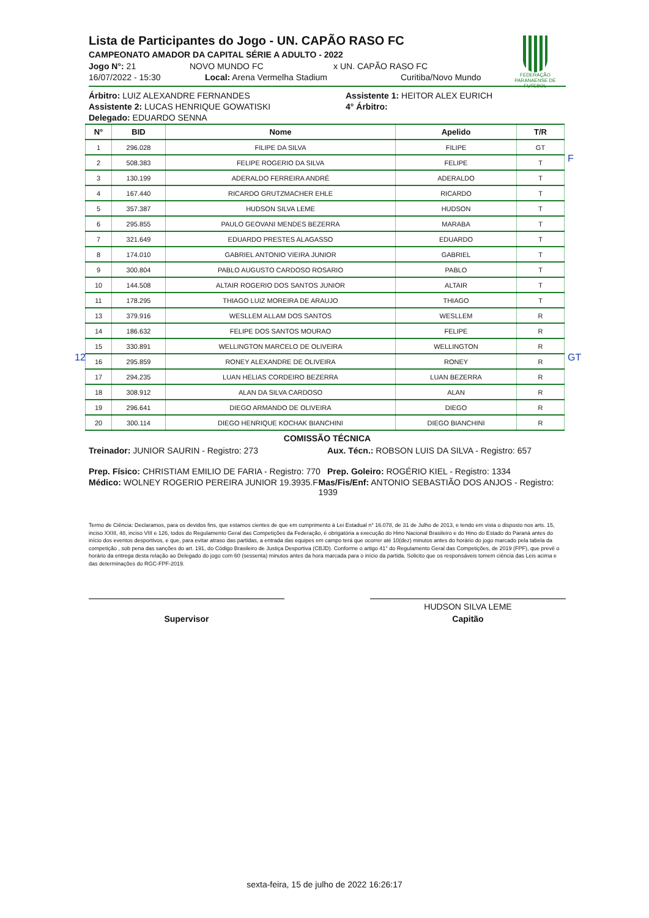FEDERAÇÃO
PARANAENSE DE FUTEBOL
Lista de Participantes do Jogo - UN. CAPÃO RASO FC
CAMPEONATO AMADOR DA CAPITAL SÉRIE A ADULTO - 2022
Jogo N°: 21 NOVO MUNDO FC x UN. CAPÃO RASO FC
16/07/2022 - 15:30 Local: Arena Vermelha Stadium Curitiba/Novo Mundo
Árbitro: LUIZ ALEXANDRE FERNANDES Assistente 1: HEITOR ALEX EURICH
Assistente 2: LUCAS HENRIQUE GOWATISKI 4° Árbitro:
Delegado: EDUARDO SENNA
| N° | BID | Nome | Apelido | T/R |
| --- | --- | --- | --- | --- |
| 1 | 296.028 | FILIPE DA SILVA | FILIPE | GT |
| 2 | 508.383 | FELIPE ROGERIO DA SILVA | FELIPE | T |
| 3 | 130.199 | ADERALDO FERREIRA ANDRÉ | ADERALDO | T |
| 4 | 167.440 | RICARDO GRUTZMACHER EHLE | RICARDO | T |
| 5 | 357.387 | HUDSON SILVA LEME | HUDSON | T |
| 6 | 295.855 | PAULO GEOVANI MENDES BEZERRA | MARABA | T |
| 7 | 321.649 | EDUARDO PRESTES ALAGASSO | EDUARDO | T |
| 8 | 174.010 | GABRIEL ANTONIO VIEIRA JUNIOR | GABRIEL | T |
| 9 | 300.804 | PABLO AUGUSTO CARDOSO ROSARIO | PABLO | T |
| 10 | 144.508 | ALTAIR ROGERIO DOS SANTOS JUNIOR | ALTAIR | T |
| 11 | 178.295 | THIAGO LUIZ MOREIRA DE ARAUJO | THIAGO | T |
| 13 | 379.916 | WESLLEM ALLAM DOS SANTOS | WESLLEM | R |
| 14 | 186.632 | FELIPE DOS SANTOS MOURAO | FELIPE | R |
| 15 | 330.891 | WELLINGTON MARCELO DE OLIVEIRA | WELLINGTON | R |
| 16 | 295.859 | RONEY ALEXANDRE DE OLIVEIRA | RONEY | R |
| 17 | 294.235 | LUAN HELIAS CORDEIRO BEZERRA | LUAN BEZERRA | R |
| 18 | 308.912 | ALAN DA SILVA CARDOSO | ALAN | R |
| 19 | 296.641 | DIEGO ARMANDO DE OLIVEIRA | DIEGO | R |
| 20 | 300.114 | DIEGO HENRIQUE KOCHAK BIANCHINI | DIEGO BIANCHINI | R |
COMISSÃO TÉCNICA
Treinador: JUNIOR SAURIN - Registro: 273 Aux. Técn.: ROBSON LUIS DA SILVA - Registro: 657
Prep. Físico: CHRISTIAM EMILIO DE FARIA - Registro: 770 Prep. Goleiro: ROGÉRIO KIEL - Registro: 1334
Médico: WOLNEY ROGERIO PEREIRA JUNIOR 19.3935.F Mas/Fis/Enf: ANTONIO SEBASTIÃO DOS ANJOS - Registro: 1939
Termo de Ciência: Declaramos, para os devidos fins, que estamos cientes de que em cumprimento à Lei Estadual n° 16.078, de 31 de Julho de 2013, e tendo em vista o disposto nos arts. 15, inciso XXIII, 48, inciso VIII e 126, todos do Regulamento Geral das Competições da Federação, é obrigatória a execução do Hino Nacional Brasileiro e do Hino do Estado do Paraná antes do início dos eventos desportivos, e que, para evitar atraso das partidas, a entrada das equipes em campo terá que ocorrer até 10(dez) minutos antes do horário do jogo marcado pela tabela da competição , sob pena das sanções do art. 191, do Código Brasileiro de Justiça Desportiva (CBJD). Conforme o artigo 41° do Regulamento Geral das Competições, de 2019 (FPF), que prevê o horário da entrega desta relação ao Delegado do jogo com 60 (sessenta) minutos antes da hora marcada para o início da partida. Solicito que os responsáveis tomem ciência das Leis acima e das determinações do RGC-FPF-2019.
Supervisor
HUDSON SILVA LEME
Capitão
F
GT
12
sexta-feira, 15 de julho de 2022 16:26:17